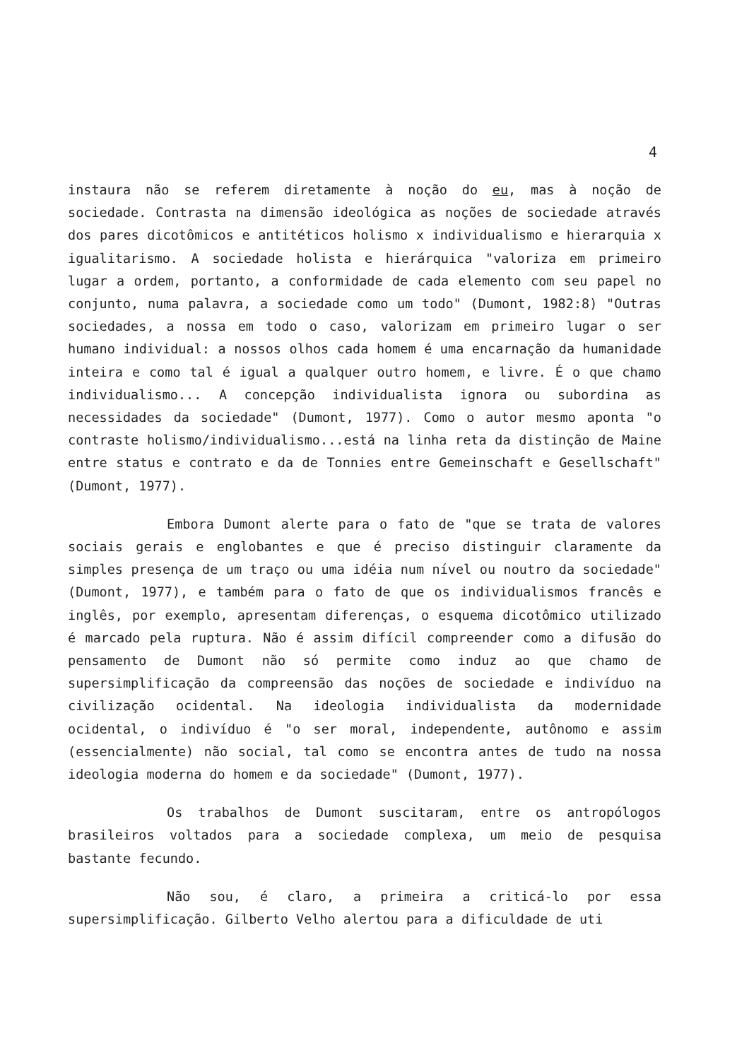4
instaura não se referem diretamente à noção do eu, mas à noção de sociedade. Contrasta na dimensão ideológica as noções de sociedade através dos pares dicotômicos e antitéticos holismo x individualismo e hierarquia x igualitarismo. A sociedade holista e hierárquica "valoriza em primeiro lugar a ordem, portanto, a conformidade de cada elemento com seu papel no conjunto, numa palavra, a sociedade como um todo" (Dumont, 1982:8) "Outras sociedades, a nossa em todo o caso, valorizam em primeiro lugar o ser humano individual: a nossos olhos cada homem é uma encarnação da humanidade inteira e como tal é igual a qualquer outro homem, e livre. É o que chamo individualismo... A concepção individualista ignora ou subordina as necessidades da sociedade" (Dumont, 1977). Como o autor mesmo aponta "o contraste holismo/individualismo...está na linha reta da distinção de Maine entre status e contrato e da de Tonnies entre Gemeinschaft e Gesellschaft" (Dumont, 1977).
Embora Dumont alerte para o fato de "que se trata de valores sociais gerais e englobantes e que é preciso distinguir claramente da simples presença de um traço ou uma idéia num nível ou noutro da sociedade" (Dumont, 1977), e também para o fato de que os individualismos francês e inglês, por exemplo, apresentam diferenças, o esquema dicotômico utilizado é marcado pela ruptura. Não é assim difícil compreender como a difusão do pensamento de Dumont não só permite como induz ao que chamo de supersimplificação da compreensão das noções de sociedade e indivíduo na civilização ocidental. Na ideologia individualista da modernidade ocidental, o indivíduo é "o ser moral, independente, autônomo e assim (essencialmente) não social, tal como se encontra antes de tudo na nossa ideologia moderna do homem e da sociedade" (Dumont, 1977).
Os trabalhos de Dumont suscitaram, entre os antropólogos brasileiros voltados para a sociedade complexa, um meio de pesquisa bastante fecundo.
Não sou, é claro, a primeira a criticá-lo por essa supersimplificação. Gilberto Velho alertou para a dificuldade de uti